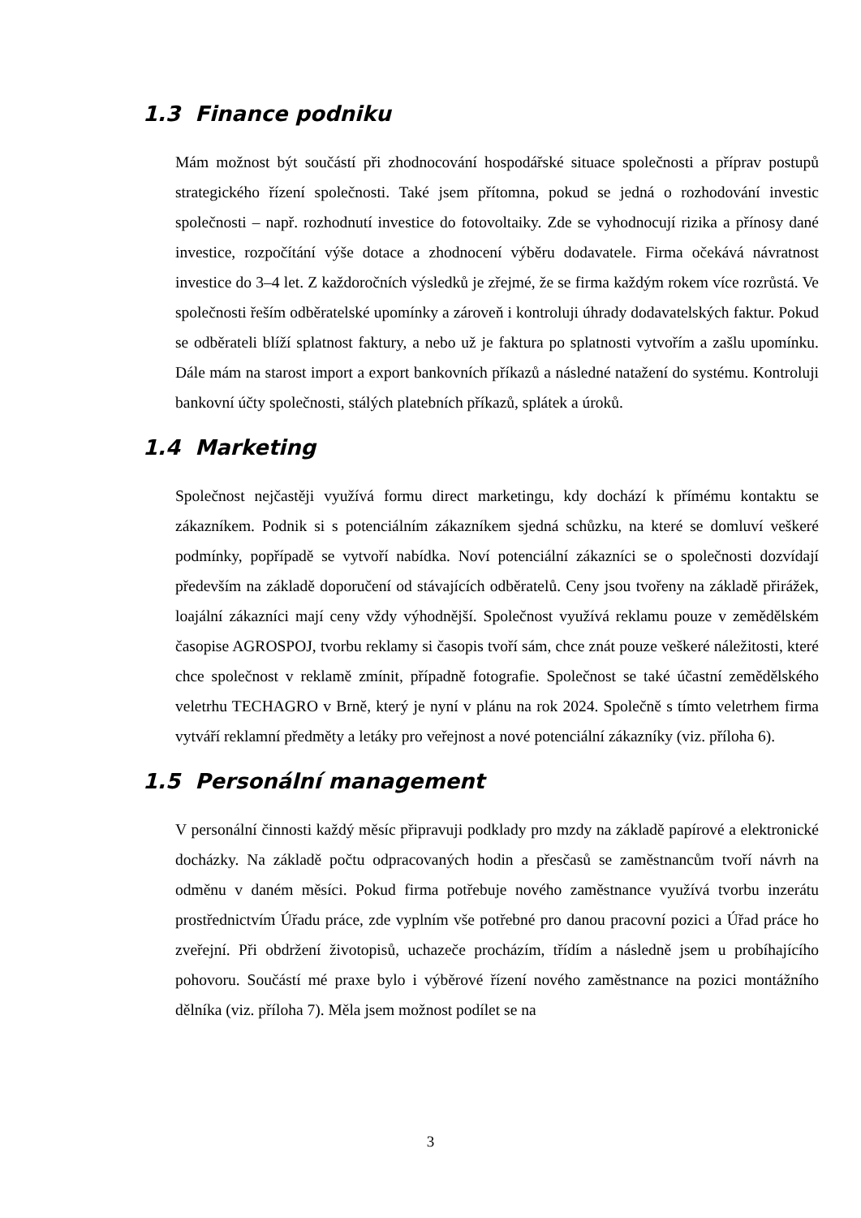1.3 Finance podniku
Mám možnost být součástí při zhodnocování hospodářské situace společnosti a příprav postupů strategického řízení společnosti. Také jsem přítomna, pokud se jedná o rozhodování investic společnosti – např. rozhodnutí investice do fotovoltaiky. Zde se vyhodnocují rizika a přínosy dané investice, rozpočítání výše dotace a zhodnocení výběru dodavatele. Firma očekává návratnost investice do 3–4 let. Z každoročních výsledků je zřejmé, že se firma každým rokem více rozrůstá. Ve společnosti řeším odběratelské upomínky a zároveň i kontroluji úhrady dodavatelských faktur. Pokud se odběrateli blíží splatnost faktury, a nebo už je faktura po splatnosti vytvořím a zašlu upomínku. Dále mám na starost import a export bankovních příkazů a následné natažení do systému. Kontroluji bankovní účty společnosti, stálých platebních příkazů, splátek a úroků.
1.4 Marketing
Společnost nejčastěji využívá formu direct marketingu, kdy dochází k přímému kontaktu se zákazníkem. Podnik si s potenciálním zákazníkem sjedná schůzku, na které se domluví veškeré podmínky, popřípadě se vytvoří nabídka. Noví potenciální zákazníci se o společnosti dozvídají především na základě doporučení od stávajících odběratelů. Ceny jsou tvořeny na základě přirážek, loajální zákazníci mají ceny vždy výhodnější. Společnost využívá reklamu pouze v zemědělském časopise AGROSPOJ, tvorbu reklamy si časopis tvoří sám, chce znát pouze veškeré náležitosti, které chce společnost v reklamě zmínit, případně fotografie. Společnost se také účastní zemědělského veletrhu TECHAGRO v Brně, který je nyní v plánu na rok 2024. Společně s tímto veletrhem firma vytváří reklamní předměty a letáky pro veřejnost a nové potenciální zákazníky (viz. příloha 6).
1.5 Personální management
V personální činnosti každý měsíc připravuji podklady pro mzdy na základě papírové a elektronické docházky. Na základě počtu odpracovaných hodin a přesčasů se zaměstnancům tvoří návrh na odměnu v daném měsíci. Pokud firma potřebuje nového zaměstnance využívá tvorbu inzerátu prostřednictvím Úřadu práce, zde vyplním vše potřebné pro danou pracovní pozici a Úřad práce ho zveřejní. Při obdržení životopisů, uchazeče procházím, třídím a následně jsem u probíhajícího pohovoru. Součástí mé praxe bylo i výběrové řízení nového zaměstnance na pozici montážního dělníka (viz. příloha 7). Měla jsem možnost podílet se na
3